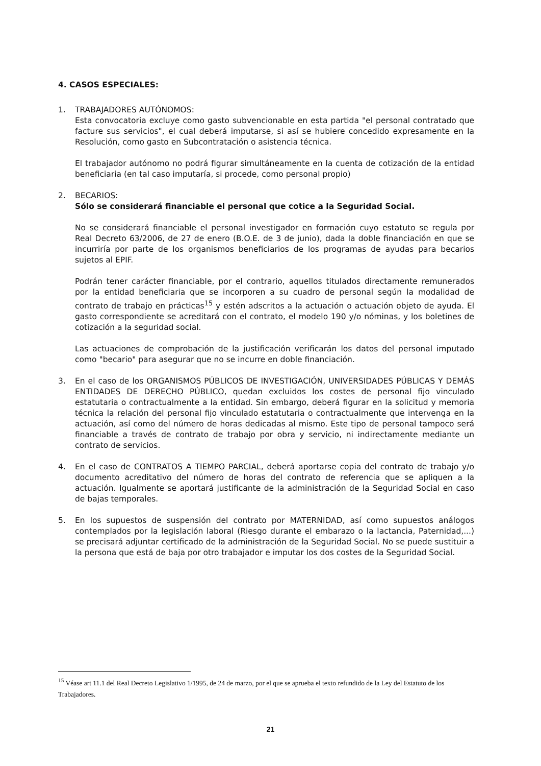4. CASOS ESPECIALES:
1. TRABAJADORES AUTÓNOMOS:
Esta convocatoria excluye como gasto subvencionable en esta partida "el personal contratado que facture sus servicios", el cual deberá imputarse, si así se hubiere concedido expresamente en la Resolución, como gasto en Subcontratación o asistencia técnica.
El trabajador autónomo no podrá figurar simultáneamente en la cuenta de cotización de la entidad beneficiaria (en tal caso imputaría, si procede, como personal propio)
2. BECARIOS:
Sólo se considerará financiable el personal que cotice a la Seguridad Social.
No se considerará financiable el personal investigador en formación cuyo estatuto se regula por Real Decreto 63/2006, de 27 de enero (B.O.E. de 3 de junio), dada la doble financiación en que se incurriría por parte de los organismos beneficiarios de los programas de ayudas para becarios sujetos al EPIF.
Podrán tener carácter financiable, por el contrario, aquellos titulados directamente remunerados por la entidad beneficiaria que se incorporen a su cuadro de personal según la modalidad de contrato de trabajo en prácticas<sup>15</sup> y estén adscritos a la actuación o actuación objeto de ayuda. El gasto correspondiente se acreditará con el contrato, el modelo 190 y/o nóminas, y los boletines de cotización a la seguridad social.
Las actuaciones de comprobación de la justificación verificarán los datos del personal imputado como "becario" para asegurar que no se incurre en doble financiación.
3. En el caso de los ORGANISMOS PÚBLICOS DE INVESTIGACIÓN, UNIVERSIDADES PÚBLICAS Y DEMÁS ENTIDADES DE DERECHO PÚBLICO, quedan excluidos los costes de personal fijo vinculado estatutaria o contractualmente a la entidad. Sin embargo, deberá figurar en la solicitud y memoria técnica la relación del personal fijo vinculado estatutaria o contractualmente que intervenga en la actuación, así como del número de horas dedicadas al mismo. Este tipo de personal tampoco será financiable a través de contrato de trabajo por obra y servicio, ni indirectamente mediante un contrato de servicios.
4. En el caso de CONTRATOS A TIEMPO PARCIAL, deberá aportarse copia del contrato de trabajo y/o documento acreditativo del número de horas del contrato de referencia que se apliquen a la actuación. Igualmente se aportará justificante de la administración de la Seguridad Social en caso de bajas temporales.
5. En los supuestos de suspensión del contrato por MATERNIDAD, así como supuestos análogos contemplados por la legislación laboral (Riesgo durante el embarazo o la lactancia, Paternidad,...) se precisará adjuntar certificado de la administración de la Seguridad Social. No se puede sustituir a la persona que está de baja por otro trabajador e imputar los dos costes de la Seguridad Social.
<sup>15</sup> Véase art 11.1 del Real Decreto Legislativo 1/1995, de 24 de marzo, por el que se aprueba el texto refundido de la Ley del Estatuto de los Trabajadores.
21